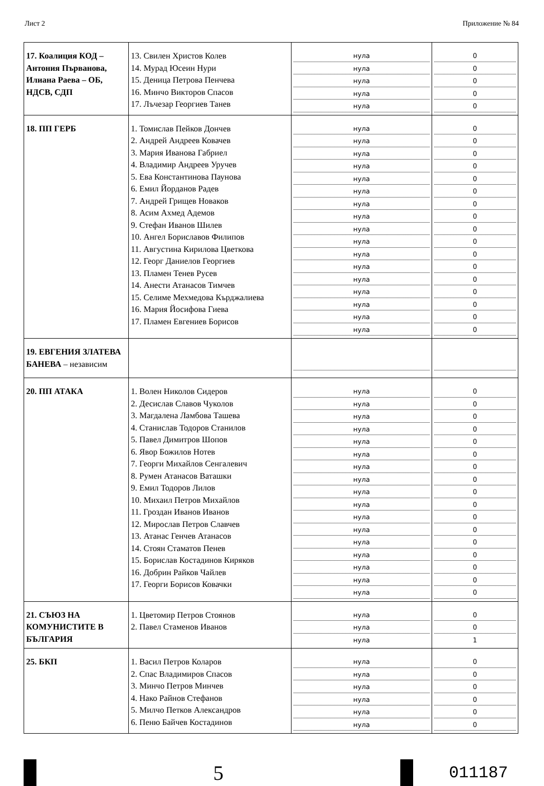Лист 2 Приложение № 84
| 17. Коалиция КОД – Антония Първанова, Илиана Раева – ОБ, НДСВ, СДП | 13. Свилен Христов Колев 14. Мурад Юсеин Нури 15. Деница Петрова Пенчева 16. Минчо Викторов Спасов 17. Лъчезар Георгиев Танев | нула нула нула нула нула | 0 0 0 0 0 |
| 18. ПП ГЕРБ | 1. Томислав Пейков Дончев 2. Андрей Андреев Ковачев 3. Мария Иванова Габриел 4. Владимир Андреев Уручев 5. Ева Константинова Паунова 6. Емил Йорданов Радев 7. Андрей Грищев Новаков 8. Асим Ахмед Адемов 9. Стефан Иванов Шилев 10. Ангел Бориславов Филипов 11. Августина Кирилова Цветкова 12. Георг Даниелов Георгиев 13. Пламен Тенев Русев 14. Анести Атанасов Тимчев 15. Селиме Мехмедова Кърджалиева 16. Мария Йосифова Гиева 17. Пламен Евгениев Борисов | нула нула нула нула нула нула нула нула нула нула нула нула нула нула нула нула нула | 0 0 0 0 0 0 0 0 0 0 0 0 0 0 0 0 0 |
| 19. ЕВГЕНИЯ ЗЛАТЕВА БАНЕВА – независим | | | |
| 20. ПП АТАКА | 1. Волен Николов Сидеров 2. Десислав Славов Чуколов 3. Магдалена Ламбова Ташева 4. Станислав Тодоров Станилов 5. Павел Димитров Шопов 6. Явор Божилов Нотев 7. Георги Михайлов Сенгалевич 8. Румен Атанасов Ваташки 9. Емил Тодоров Лилов 10. Михаил Петров Михайлов 11. Гроздан Иванов Иванов 12. Мирослав Петров Славчев 13. Атанас Генчев Атанасов 14. Стоян Стаматов Пенев 15. Борислав Костадинов Киряков 16. Добрин Райков Чайлев 17. Георги Борисов Ковачки | нула нула нула нула нула нула нула нула нула нула нула нула нула нула нула нула нула | 0 0 0 0 0 0 0 0 0 0 0 0 0 0 0 0 0 |
| 21. СЪЮЗ НА КОМУНИСТИТЕ В БЪЛГАРИЯ | 1. Цветомир Петров Стоянов 2. Павел Стаменов Иванов | нула нула нула | 0 0 1 |
| 25. БКП | 1. Васил Петров Коларов 2. Спас Владимиров Спасов 3. Минчо Петров Минчев 4. Нако Райнов Стефанов 5. Милчо Петков Александров 6. Пеню Байчев Костадинов | нула нула нула нула нула нула | 0 0 0 0 0 0 |
5
011187